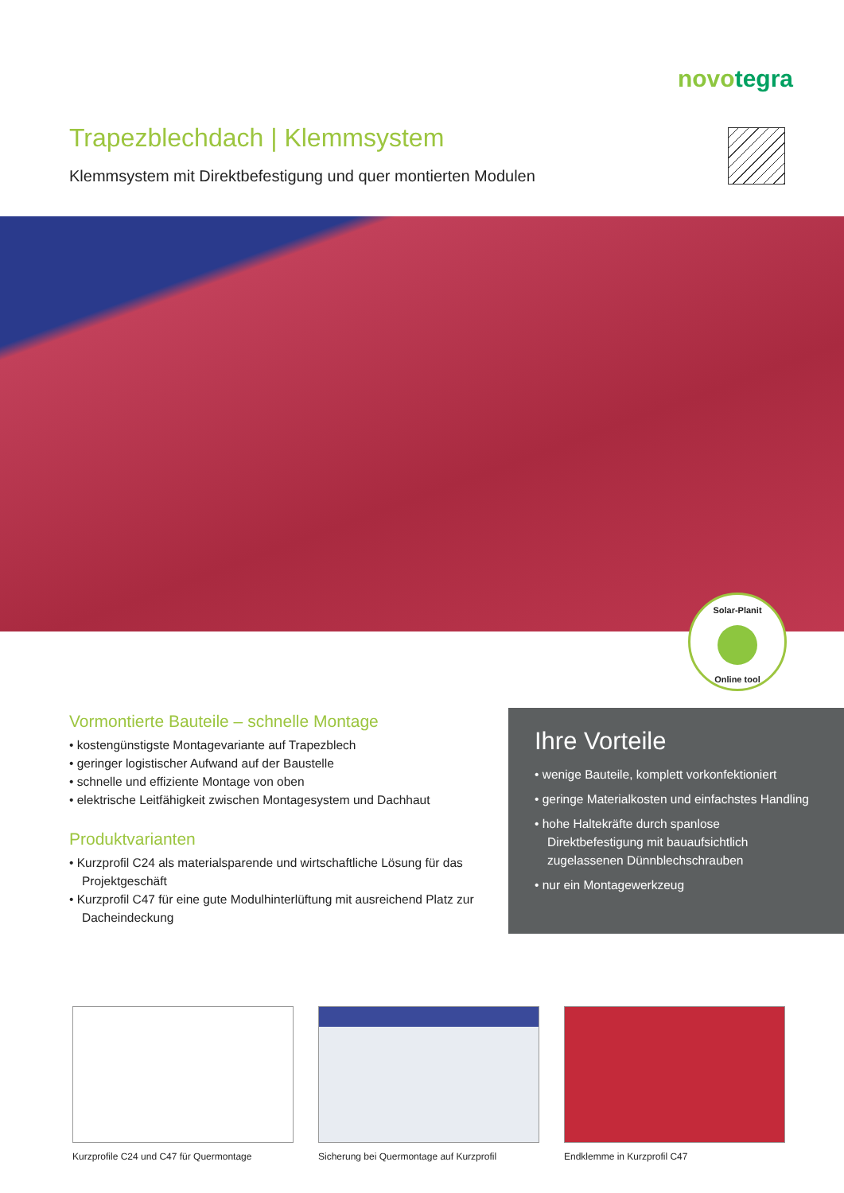novotegra
Trapezblechdach | Klemmsystem
Klemmsystem mit Direktbefestigung und quer montierten Modulen
Solar-Planit
Online tool
Vormontierte Bauteile – schnelle Montage
• kostengünstigste Montagevariante auf Trapezblech
• geringer logistischer Aufwand auf der Baustelle
• schnelle und effiziente Montage von oben
• elektrische Leitfähigkeit zwischen Montagesystem und Dachhaut
Produktvarianten
• Kurzprofil C24 als materialsparende und wirtschaftliche Lösung für das Projektgeschäft
• Kurzprofil C47 für eine gute Modulhinterlüftung mit ausreichend Platz zur Dacheindeckung
Ihre Vorteile
• wenige Bauteile, komplett vorkonfektioniert
• geringe Materialkosten und einfachstes Handling
• hohe Haltekräfte durch spanlose Direktbefestigung mit bauaufsichtlich zugelassenen Dünnblechschrauben
• nur ein Montagewerkzeug
Kurzprofile C24 und C47 für Quermontage
Sicherung bei Quermontage auf Kurzprofil
Endklemme in Kurzprofil C47